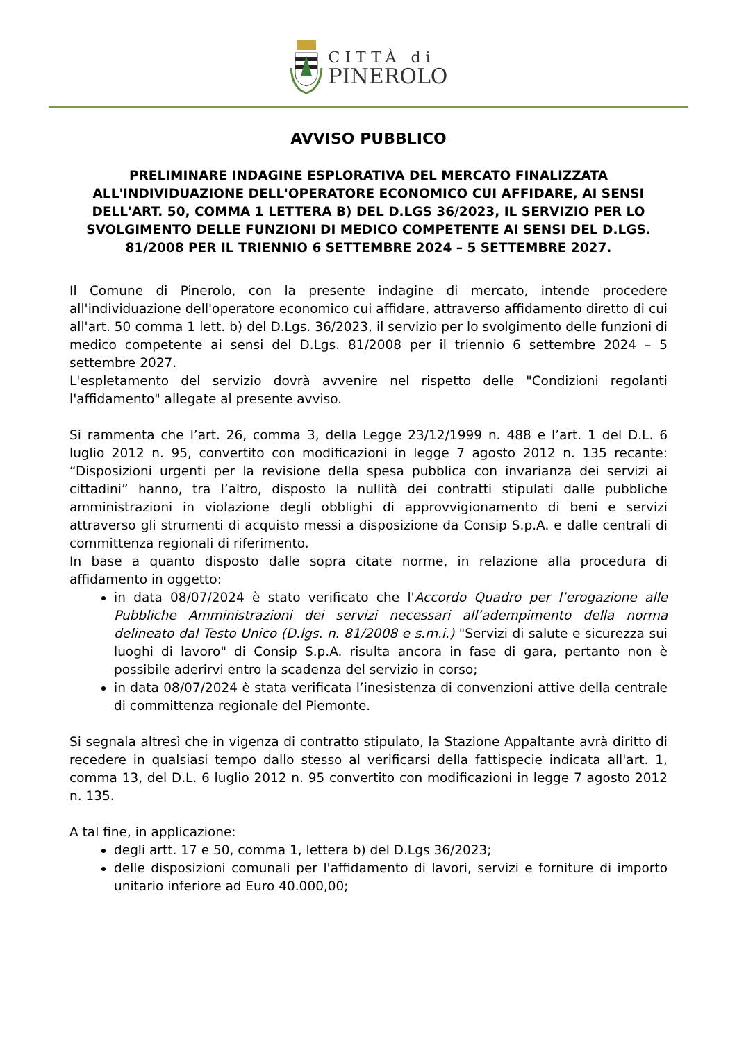CITTÀ di
PINEROLO
AVVISO PUBBLICO
PRELIMINARE INDAGINE ESPLORATIVA DEL MERCATO FINALIZZATA ALL'INDIVIDUAZIONE DELL'OPERATORE ECONOMICO CUI AFFIDARE, AI SENSI DELL'ART. 50, COMMA 1 LETTERA B) DEL D.LGS 36/2023, IL SERVIZIO PER LO SVOLGIMENTO DELLE FUNZIONI DI MEDICO COMPETENTE AI SENSI DEL D.LGS. 81/2008 PER IL TRIENNIO 6 SETTEMBRE 2024 – 5 SETTEMBRE 2027.
Il Comune di Pinerolo, con la presente indagine di mercato, intende procedere all'individuazione dell'operatore economico cui affidare, attraverso affidamento diretto di cui all'art. 50 comma 1 lett. b) del D.Lgs. 36/2023, il servizio per lo svolgimento delle funzioni di medico competente ai sensi del D.Lgs. 81/2008 per il triennio 6 settembre 2024 – 5 settembre 2027.
L'espletamento del servizio dovrà avvenire nel rispetto delle "Condizioni regolanti l'affidamento" allegate al presente avviso.
Si rammenta che l’art. 26, comma 3, della Legge 23/12/1999 n. 488 e l’art. 1 del D.L. 6 luglio 2012 n. 95, convertito con modificazioni in legge 7 agosto 2012 n. 135 recante: “Disposizioni urgenti per la revisione della spesa pubblica con invarianza dei servizi ai cittadini” hanno, tra l’altro, disposto la nullità dei contratti stipulati dalle pubbliche amministrazioni in violazione degli obblighi di approvvigionamento di beni e servizi attraverso gli strumenti di acquisto messi a disposizione da Consip S.p.A. e dalle centrali di committenza regionali di riferimento.
In base a quanto disposto dalle sopra citate norme, in relazione alla procedura di affidamento in oggetto:
in data 08/07/2024 è stato verificato che l'Accordo Quadro per l’erogazione alle Pubbliche Amministrazioni dei servizi necessari all’adempimento della norma delineato dal Testo Unico (D.lgs. n. 81/2008 e s.m.i.) "Servizi di salute e sicurezza sui luoghi di lavoro" di Consip S.p.A. risulta ancora in fase di gara, pertanto non è possibile aderirvi entro la scadenza del servizio in corso;
in data 08/07/2024 è stata verificata l’inesistenza di convenzioni attive della centrale di committenza regionale del Piemonte.
Si segnala altresì che in vigenza di contratto stipulato, la Stazione Appaltante avrà diritto di recedere in qualsiasi tempo dallo stesso al verificarsi della fattispecie indicata all'art. 1, comma 13, del D.L. 6 luglio 2012 n. 95 convertito con modificazioni in legge 7 agosto 2012 n. 135.
A tal fine, in applicazione:
degli artt. 17 e 50, comma 1, lettera b) del D.Lgs 36/2023;
delle disposizioni comunali per l'affidamento di lavori, servizi e forniture di importo unitario inferiore ad Euro 40.000,00;